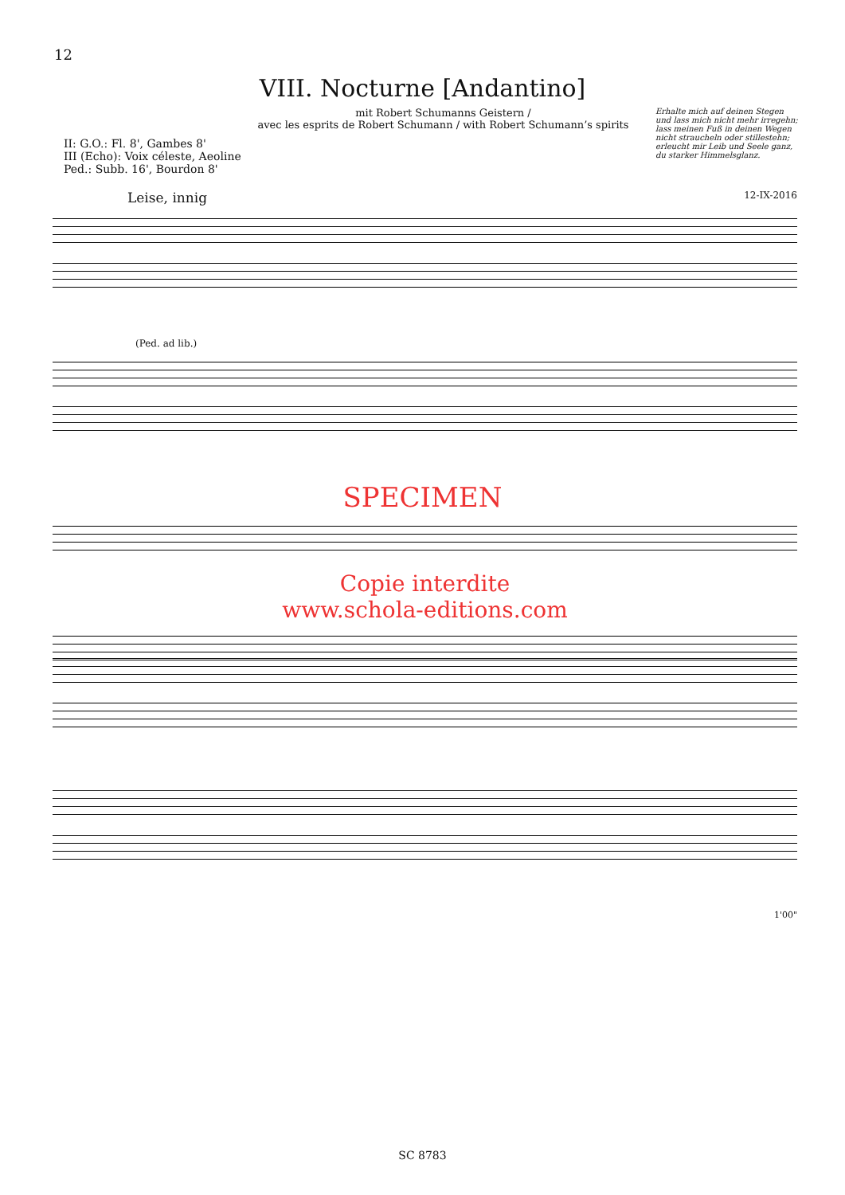12
VIII. Nocturne [Andantino]
mit Robert Schumanns Geistern /
avec les esprits de Robert Schumann / with Robert Schumann’s spirits
Erhalte mich auf deinen Stegen
und lass mich nicht mehr irregehn;
lass meinen Fuß in deinen Wegen
nicht straucheln oder stillestehn;
erleucht mir Leib und Seele ganz,
du starker Himmelsglanz.
II: G.O.: Fl. 8', Gambes 8'
III (Echo): Voix céleste, Aeoline
Ped.: Subb. 16', Bourdon 8'
Leise, innig 12-IX-2016
(Ped. ad lib.)
SPECIMEN
Copie interdite
www.schola-editions.com
1'00"
SC 8783